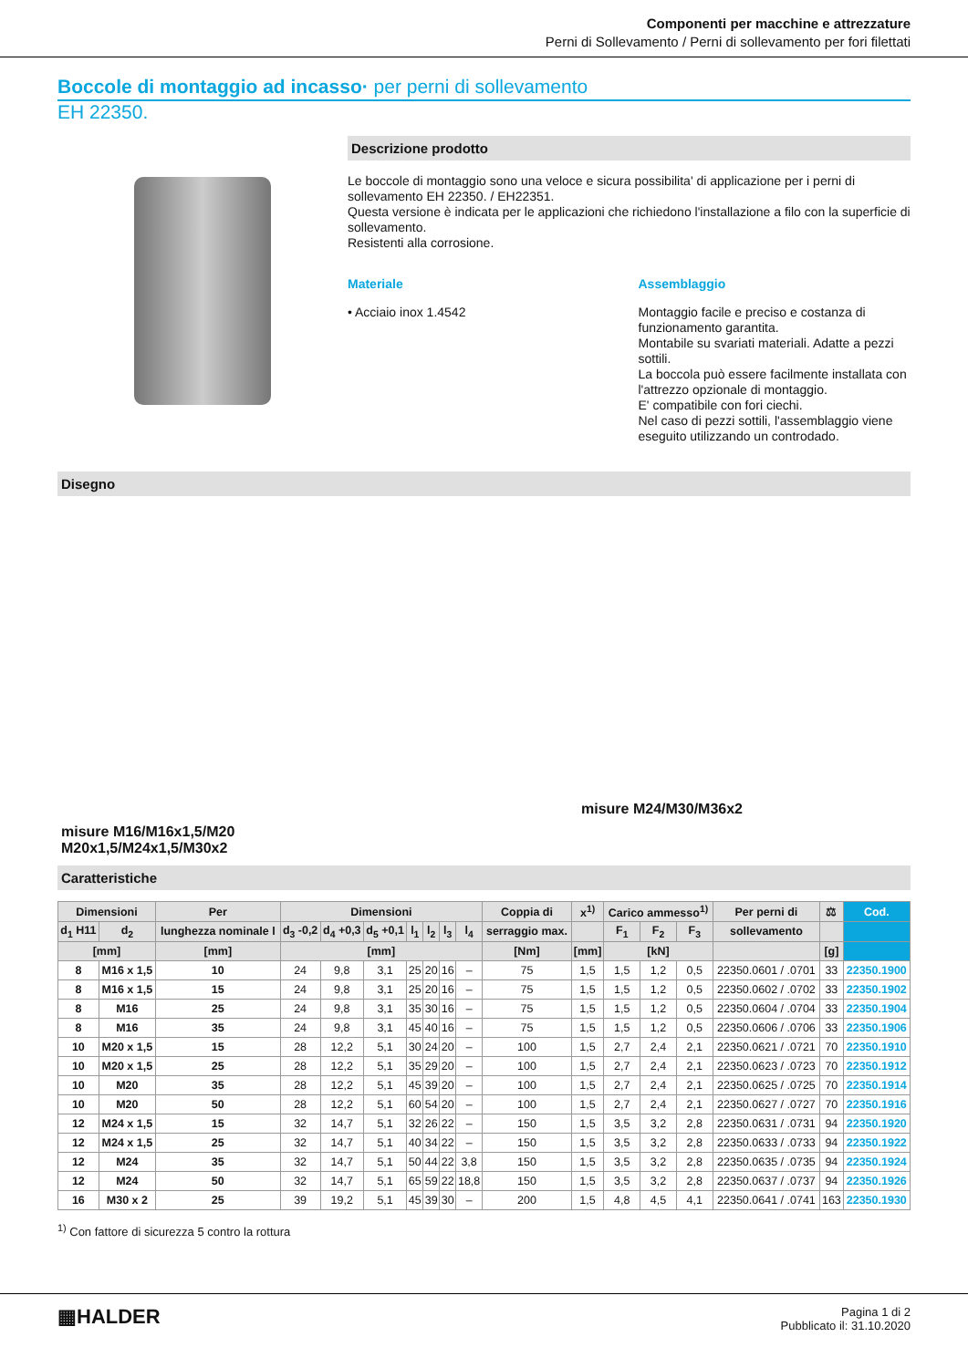Componenti per macchine e attrezzature
Perni di Sollevamento / Perni di sollevamento per fori filettati
Boccole di montaggio ad incasso· per perni di sollevamento
EH 22350.
Descrizione prodotto
Le boccole di montaggio sono una veloce e sicura possibilita' di applicazione per i perni di sollevamento EH 22350. / EH22351.
Questa versione è indicata per le applicazioni che richiedono l'installazione a filo con la superficie di sollevamento.
Resistenti alla corrosione.
Materiale
• Acciaio inox 1.4542
Assemblaggio
Montaggio facile e preciso e costanza di funzionamento garantita.
Montabile su svariati materiali. Adatte a pezzi sottili.
La boccola può essere facilmente installata con l'attrezzo opzionale di montaggio.
E' compatibile con fori ciechi.
Nel caso di pezzi sottili, l'assemblaggio viene eseguito utilizzando un controdado.
Disegno
misure M16/M16x1,5/M20
M20x1,5/M24x1,5/M30x2
misure M24/M30/M36x2
Caratteristiche
| Dimensioni | | Per | Dimensioni | | | | | | | Coppia di | x<sup>1)</sup> | Carico ammesso<sup>1)</sup> | | | Per perni di | ⚖ | Cod. |
| --- | --- | --- | --- | --- | --- | --- | --- | --- | --- | --- | --- | --- | --- | --- | --- | --- | --- |
| d<sub>1</sub> H11 | d<sub>2</sub> | lunghezza nominale l | d<sub>3</sub> -0,2 | d<sub>4</sub> +0,3 | d<sub>5</sub> +0,1 | l<sub>1</sub> | l<sub>2</sub> | l<sub>3</sub> | l<sub>4</sub> | serraggio max. | | F<sub>1</sub> | F<sub>2</sub> | F<sub>3</sub> | sollevamento | | |
| [mm] | | [mm] | [mm] | | | | | | | [Nm] | [mm] | [kN] | | | | [g] | |
| 8 | M16 x 1,5 | 10 | 24 | 9,8 | 3,1 | 25 | 20 | 16 | – | 75 | 1,5 | 1,5 | 1,2 | 0,5 | 22350.0601 / .0701 | 33 | 22350.1900 |
| 8 | M16 x 1,5 | 15 | 24 | 9,8 | 3,1 | 25 | 20 | 16 | – | 75 | 1,5 | 1,5 | 1,2 | 0,5 | 22350.0602 / .0702 | 33 | 22350.1902 |
| 8 | M16 | 25 | 24 | 9,8 | 3,1 | 35 | 30 | 16 | – | 75 | 1,5 | 1,5 | 1,2 | 0,5 | 22350.0604 / .0704 | 33 | 22350.1904 |
| 8 | M16 | 35 | 24 | 9,8 | 3,1 | 45 | 40 | 16 | – | 75 | 1,5 | 1,5 | 1,2 | 0,5 | 22350.0606 / .0706 | 33 | 22350.1906 |
| 10 | M20 x 1,5 | 15 | 28 | 12,2 | 5,1 | 30 | 24 | 20 | – | 100 | 1,5 | 2,7 | 2,4 | 2,1 | 22350.0621 / .0721 | 70 | 22350.1910 |
| 10 | M20 x 1,5 | 25 | 28 | 12,2 | 5,1 | 35 | 29 | 20 | – | 100 | 1,5 | 2,7 | 2,4 | 2,1 | 22350.0623 / .0723 | 70 | 22350.1912 |
| 10 | M20 | 35 | 28 | 12,2 | 5,1 | 45 | 39 | 20 | – | 100 | 1,5 | 2,7 | 2,4 | 2,1 | 22350.0625 / .0725 | 70 | 22350.1914 |
| 10 | M20 | 50 | 28 | 12,2 | 5,1 | 60 | 54 | 20 | – | 100 | 1,5 | 2,7 | 2,4 | 2,1 | 22350.0627 / .0727 | 70 | 22350.1916 |
| 12 | M24 x 1,5 | 15 | 32 | 14,7 | 5,1 | 32 | 26 | 22 | – | 150 | 1,5 | 3,5 | 3,2 | 2,8 | 22350.0631 / .0731 | 94 | 22350.1920 |
| 12 | M24 x 1,5 | 25 | 32 | 14,7 | 5,1 | 40 | 34 | 22 | – | 150 | 1,5 | 3,5 | 3,2 | 2,8 | 22350.0633 / .0733 | 94 | 22350.1922 |
| 12 | M24 | 35 | 32 | 14,7 | 5,1 | 50 | 44 | 22 | 3,8 | 150 | 1,5 | 3,5 | 3,2 | 2,8 | 22350.0635 / .0735 | 94 | 22350.1924 |
| 12 | M24 | 50 | 32 | 14,7 | 5,1 | 65 | 59 | 22 | 18,8 | 150 | 1,5 | 3,5 | 3,2 | 2,8 | 22350.0637 / .0737 | 94 | 22350.1926 |
| 16 | M30 x 2 | 25 | 39 | 19,2 | 5,1 | 45 | 39 | 30 | – | 200 | 1,5 | 4,8 | 4,5 | 4,1 | 22350.0641 / .0741 | 163 | 22350.1930 |
<sup>1)</sup> Con fattore di sicurezza 5 contro la rottura
▦HALDER
Pagina 1 di 2
Pubblicato il: 31.10.2020